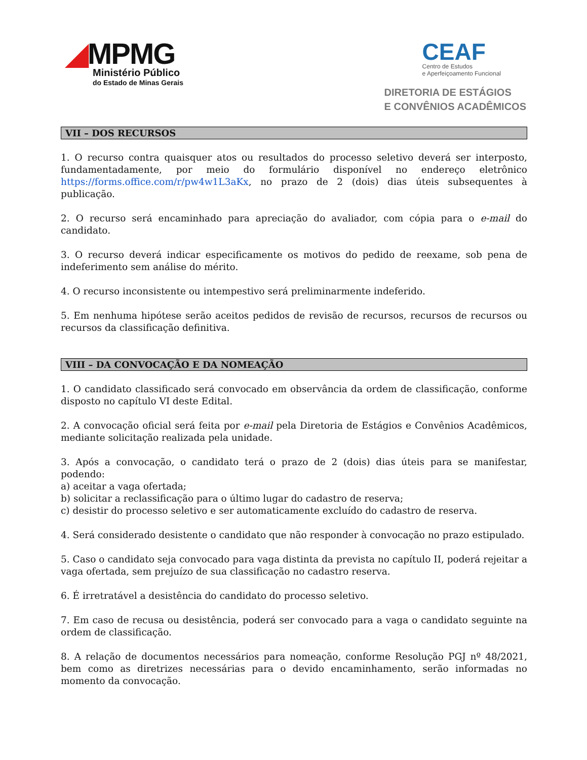◢MPMG
Ministério Público
do Estado de Minas Gerais
CEAF
Centro de Estudos
e Aperfeiçoamento Funcional
DIRETORIA DE ESTÁGIOS
E CONVÊNIOS ACADÊMICOS
VII – DOS RECURSOS
1. O recurso contra quaisquer atos ou resultados do processo seletivo deverá ser interposto, fundamentadamente, por meio do formulário disponível no endereço eletrônico https://forms.office.com/r/pw4w1L3aKx, no prazo de 2 (dois) dias úteis subsequentes à publicação.
2. O recurso será encaminhado para apreciação do avaliador, com cópia para o e-mail do candidato.
3. O recurso deverá indicar especificamente os motivos do pedido de reexame, sob pena de indeferimento sem análise do mérito.
4. O recurso inconsistente ou intempestivo será preliminarmente indeferido.
5. Em nenhuma hipótese serão aceitos pedidos de revisão de recursos, recursos de recursos ou recursos da classificação definitiva.
VIII – DA CONVOCAÇÃO E DA NOMEAÇÃO
1. O candidato classificado será convocado em observância da ordem de classificação, conforme disposto no capítulo VI deste Edital.
2. A convocação oficial será feita por e-mail pela Diretoria de Estágios e Convênios Acadêmicos, mediante solicitação realizada pela unidade.
3. Após a convocação, o candidato terá o prazo de 2 (dois) dias úteis para se manifestar, podendo:
a) aceitar a vaga ofertada;
b) solicitar a reclassificação para o último lugar do cadastro de reserva;
c) desistir do processo seletivo e ser automaticamente excluído do cadastro de reserva.
4. Será considerado desistente o candidato que não responder à convocação no prazo estipulado.
5. Caso o candidato seja convocado para vaga distinta da prevista no capítulo II, poderá rejeitar a vaga ofertada, sem prejuízo de sua classificação no cadastro reserva.
6. É irretratável a desistência do candidato do processo seletivo.
7. Em caso de recusa ou desistência, poderá ser convocado para a vaga o candidato seguinte na ordem de classificação.
8. A relação de documentos necessários para nomeação, conforme Resolução PGJ nº 48/2021, bem como as diretrizes necessárias para o devido encaminhamento, serão informadas no momento da convocação.